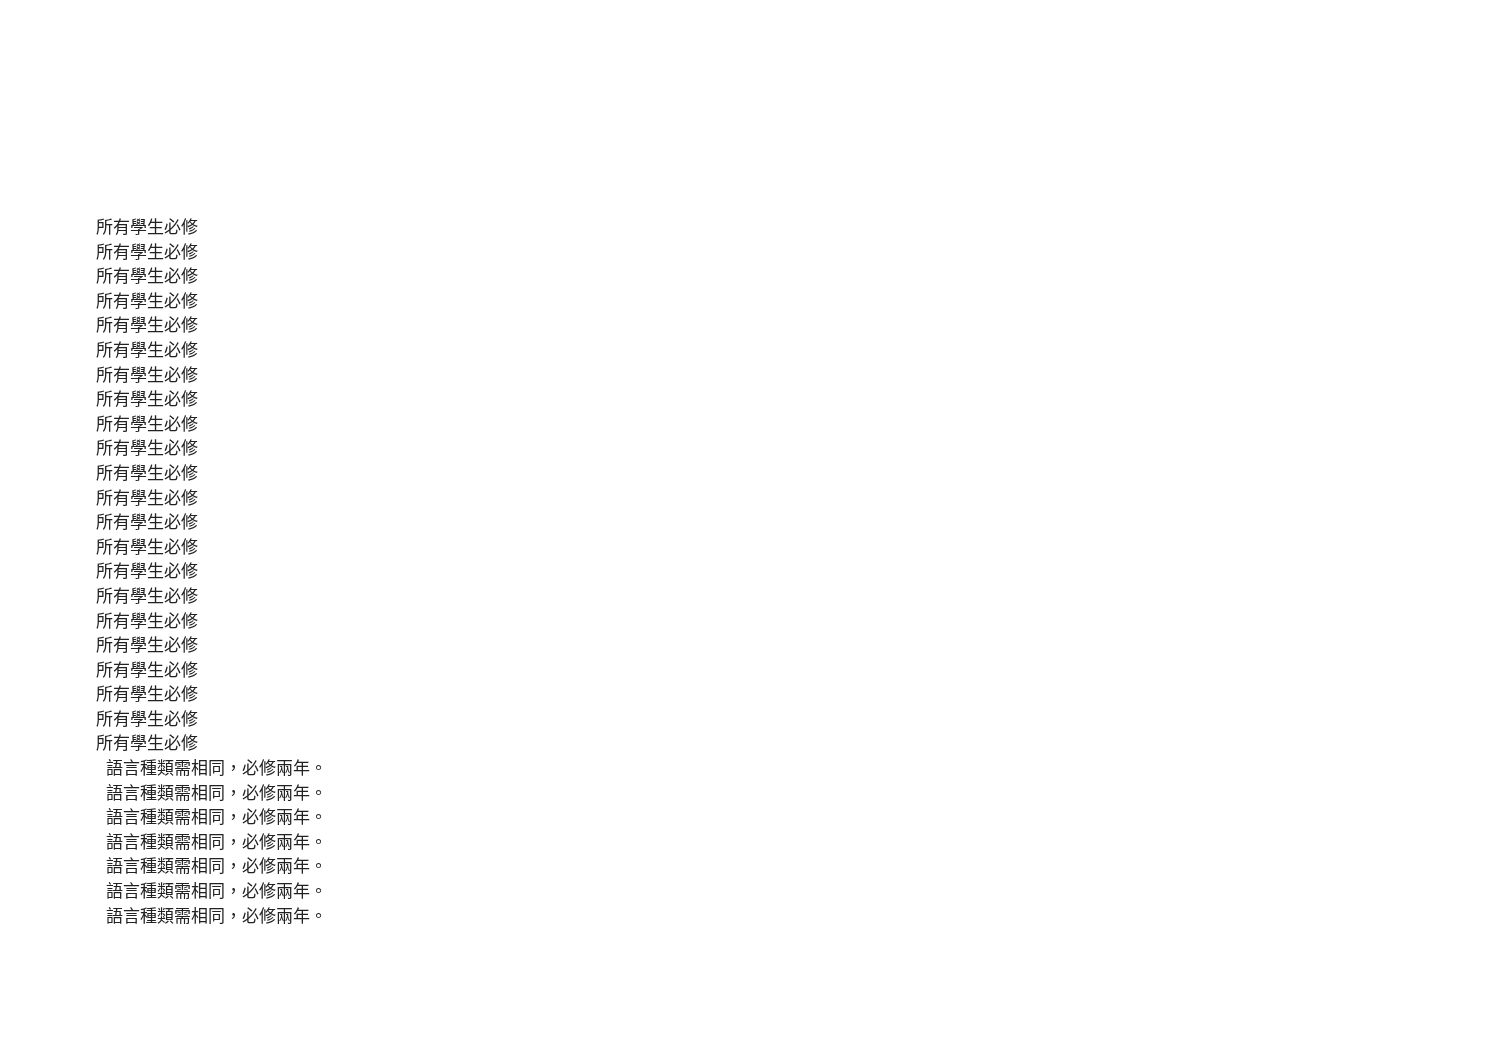所有學生必修
所有學生必修
所有學生必修
所有學生必修
所有學生必修
所有學生必修
所有學生必修
所有學生必修
所有學生必修
所有學生必修
所有學生必修
所有學生必修
所有學生必修
所有學生必修
所有學生必修
所有學生必修
所有學生必修
所有學生必修
所有學生必修
所有學生必修
所有學生必修
所有學生必修
語言種類需相同，必修兩年。
語言種類需相同，必修兩年。
語言種類需相同，必修兩年。
語言種類需相同，必修兩年。
語言種類需相同，必修兩年。
語言種類需相同，必修兩年。
語言種類需相同，必修兩年。